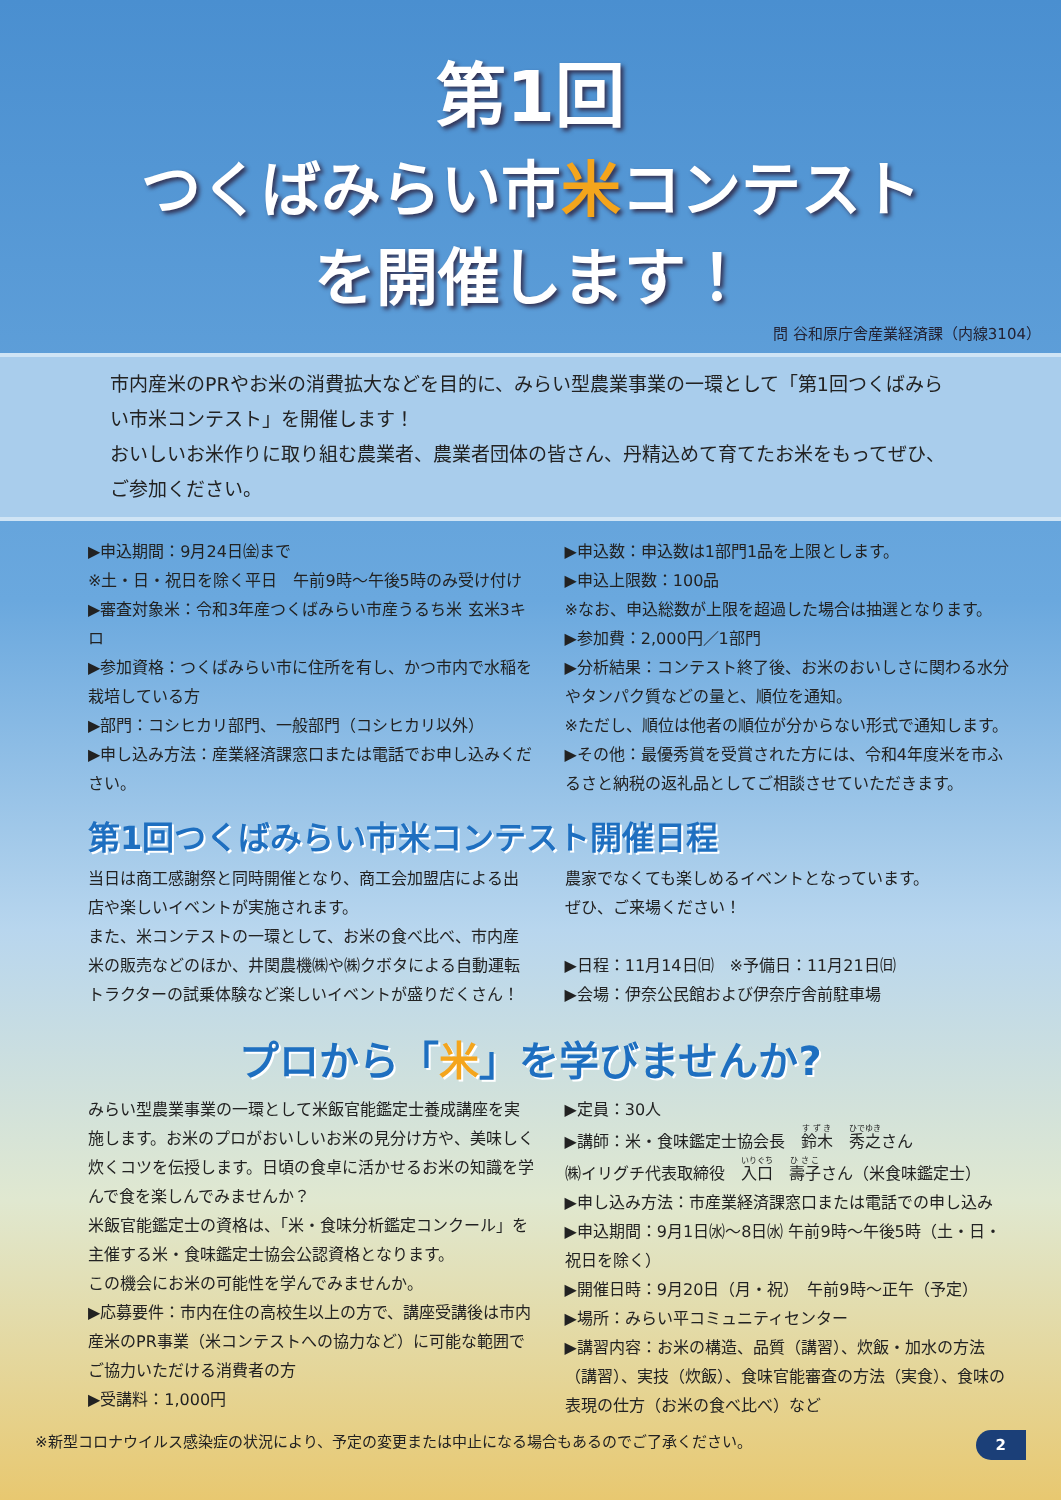第1回
つくばみらい市米コンテスト
を開催します！
問 谷和原庁舎産業経済課（内線3104）
市内産米のPRやお米の消費拡大などを目的に、みらい型農業事業の一環として「第1回つくばみらい市米コンテスト」を開催します！
おいしいお米作りに取り組む農業者、農業者団体の皆さん、丹精込めて育てたお米をもってぜひ、ご参加ください。
▶申込期間：9月24日㈮まで
※土・日・祝日を除く平日　午前9時～午後5時のみ受け付け
▶審査対象米：令和3年産つくばみらい市産うるち米 玄米3キロ
▶参加資格：つくばみらい市に住所を有し、かつ市内で水稲を栽培している方
▶部門：コシヒカリ部門、一般部門（コシヒカリ以外）
▶申し込み方法：産業経済課窓口または電話でお申し込みください。
▶申込数：申込数は1部門1品を上限とします。
▶申込上限数：100品
※なお、申込総数が上限を超過した場合は抽選となります。
▶参加費：2,000円／1部門
▶分析結果：コンテスト終了後、お米のおいしさに関わる水分やタンパク質などの量と、順位を通知。
※ただし、順位は他者の順位が分からない形式で通知します。
▶その他：最優秀賞を受賞された方には、令和4年度米を市ふるさと納税の返礼品としてご相談させていただきます。
第1回つくばみらい市米コンテスト開催日程
当日は商工感謝祭と同時開催となり、商工会加盟店による出店や楽しいイベントが実施されます。
また、米コンテストの一環として、お米の食べ比べ、市内産米の販売などのほか、井関農機㈱や㈱クボタによる自動運転トラクターの試乗体験など楽しいイベントが盛りだくさん！
農家でなくても楽しめるイベントとなっています。
ぜひ、ご来場ください！
▶日程：11月14日㈰　※予備日：11月21日㈰
▶会場：伊奈公民館および伊奈庁舎前駐車場
プロから「米」を学びませんか?
みらい型農業事業の一環として米飯官能鑑定士養成講座を実施します。お米のプロがおいしいお米の見分け方や、美味しく炊くコツを伝授します。日頃の食卓に活かせるお米の知識を学んで食を楽しんでみませんか？
米飯官能鑑定士の資格は、「米・食味分析鑑定コンクール」を主催する米・食味鑑定士協会公認資格となります。
この機会にお米の可能性を学んでみませんか。
▶応募要件：市内在住の高校生以上の方で、講座受講後は市内産米のPR事業（米コンテストへの協力など）に可能な範囲でご協力いただける消費者の方
▶受講料：1,000円
▶定員：30人
▶講師：米・食味鑑定士協会長　鈴木　秀之さん
㈱イリグチ代表取締役　入口　壽子さん（米食味鑑定士）
▶申し込み方法：市産業経済課窓口または電話での申し込み
▶申込期間：9月1日㈬～8日㈬ 午前9時～午後5時（土・日・祝日を除く）
▶開催日時：9月20日（月・祝）　午前9時～正午（予定）
▶場所：みらい平コミュニティセンター
▶講習内容：お米の構造、品質（講習）、炊飯・加水の方法（講習）、実技（炊飯）、食味官能審査の方法（実食）、食味の表現の仕方（お米の食べ比べ）など
※新型コロナウイルス感染症の状況により、予定の変更または中止になる場合もあるのでご了承ください。 2